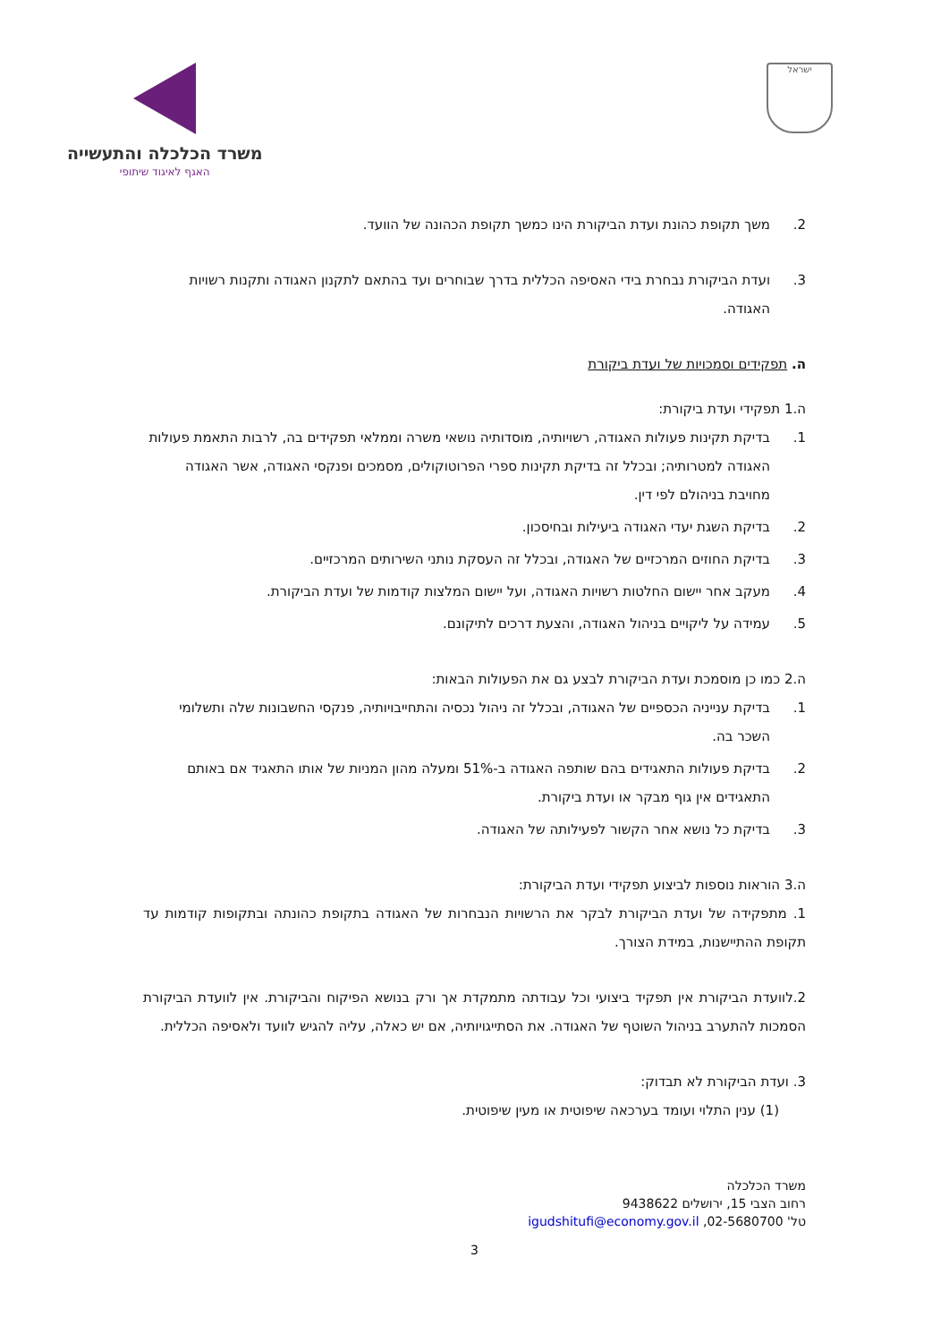ישראל
משרד הכלכלה והתעשייה
האגף לאיגוד שיתופי
2. משך תקופת כהונת ועדת הביקורת הינו כמשך תקופת הכהונה של הוועד.
3. ועדת הביקורת נבחרת בידי האסיפה הכללית בדרך שבוחרים ועד בהתאם לתקנון האגודה ותקנות רשויות האגודה.
ה. תפקידים וסמכויות של ועדת ביקורת
ה.1 תפקידי ועדת ביקורת:
1. בדיקת תקינות פעולות האגודה, רשויותיה, מוסדותיה נושאי משרה וממלאי תפקידים בה, לרבות התאמת פעולות האגודה למטרותיה; ובכלל זה בדיקת תקינות ספרי הפרוטוקולים, מסמכים ופנקסי האגודה, אשר האגודה מחויבת בניהולם לפי דין.
2. בדיקת השגת יעדי האגודה ביעילות ובחיסכון.
3. בדיקת החוזים המרכזיים של האגודה, ובכלל זה העסקת נותני השירותים המרכזיים.
4. מעקב אחר יישום החלטות רשויות האגודה, ועל יישום המלצות קודמות של ועדת הביקורת.
5. עמידה על ליקויים בניהול האגודה, והצעת דרכים לתיקונם.
ה.2 כמו כן מוסמכת ועדת הביקורת לבצע גם את הפעולות הבאות:
1. בדיקת ענייניה הכספיים של האגודה, ובכלל זה ניהול נכסיה והתחייבויותיה, פנקסי החשבונות שלה ותשלומי השכר בה.
2. בדיקת פעולות התאגידים בהם שותפה האגודה ב-51% ומעלה מהון המניות של אותו התאגיד אם באותם התאגידים אין גוף מבקר או ועדת ביקורת.
3. בדיקת כל נושא אחר הקשור לפעילותה של האגודה.
ה.3 הוראות נוספות לביצוע תפקידי ועדת הביקורת:
1. מתפקידה של ועדת הביקורת לבקר את הרשויות הנבחרות של האגודה בתקופת כהונתה ובתקופות קודמות עד תקופת ההתיישנות, במידת הצורך.
2.לוועדת הביקורת אין תפקיד ביצועי וכל עבודתה מתמקדת אך ורק בנושא הפיקוח והביקורת. אין לוועדת הביקורת הסמכות להתערב בניהול השוטף של האגודה. את הסתייגויותיה, אם יש כאלה, עליה להגיש לוועד ולאסיפה הכללית.
3. ועדת הביקורת לא תבדוק:
(1) ענין התלוי ועומד בערכאה שיפוטית או מעין שיפוטית.
משרד הכלכלה
רחוב הצבי 15, ירושלים 9438622
טל' 02-5680700, igudshitufi@economy.gov.il
3